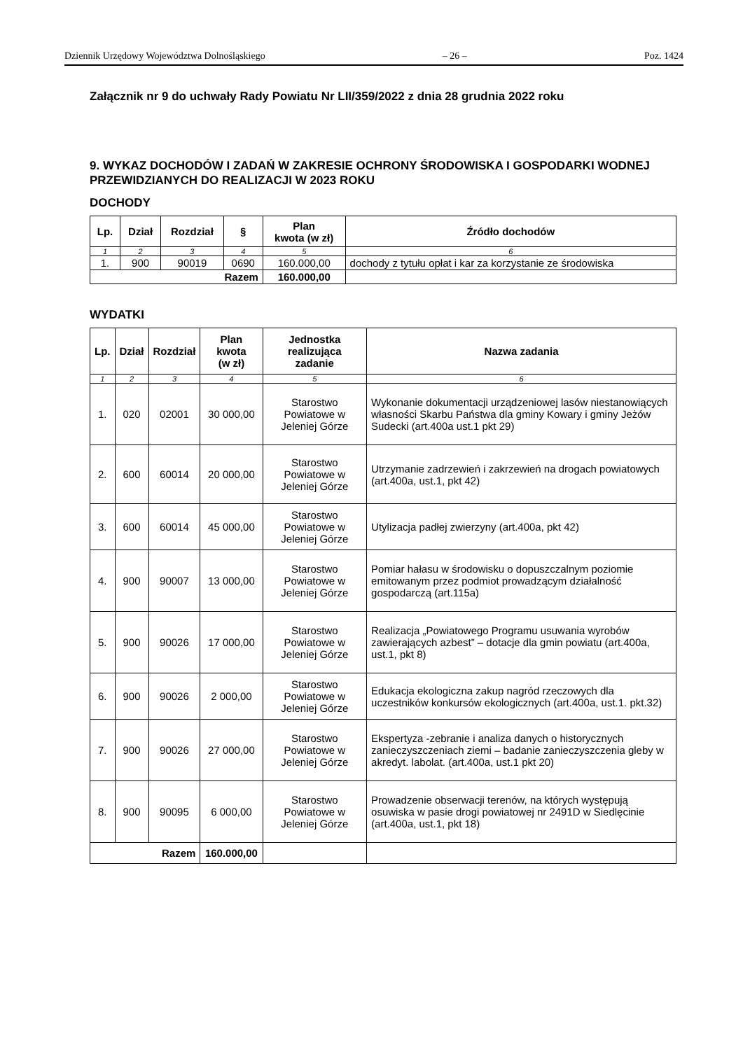Dziennik Urzędowy Województwa Dolnośląskiego – 26 – Poz. 1424
Załącznik nr 9 do uchwały Rady Powiatu Nr LII/359/2022 z dnia 28 grudnia 2022 roku
9. WYKAZ DOCHODÓW I ZADAŃ W ZAKRESIE OCHRONY ŚRODOWISKA I GOSPODARKI WODNEJ PRZEWIDZIANYCH DO REALIZACJI W 2023 ROKU
DOCHODY
| Lp. | Dział | Rozdział | § | Plan kwota (w zł) | Źródło dochodów |
| --- | --- | --- | --- | --- | --- |
| 1 | 2 | 3 | 4 | 5 | 6 |
| 1. | 900 | 90019 | 0690 | 160.000,00 | dochody z tytułu opłat i kar za korzystanie ze środowiska |
| Razem | | | | 160.000,00 | |
WYDATKI
| Lp. | Dział | Rozdział | Plan kwota (w zł) | Jednostka realizująca zadanie | Nazwa zadania |
| --- | --- | --- | --- | --- | --- |
| 1 | 2 | 3 | 4 | 5 | 6 |
| 1. | 020 | 02001 | 30 000,00 | Starostwo Powiatowe w Jeleniej Górze | Wykonanie dokumentacji urządzeniowej lasów niestanowiących własności Skarbu Państwa dla gminy Kowary i gminy Jeżów Sudecki (art.400a ust.1 pkt 29) |
| 2. | 600 | 60014 | 20 000,00 | Starostwo Powiatowe w Jeleniej Górze | Utrzymanie zadrzewień i zakrzewień na drogach powiatowych (art.400a, ust.1, pkt 42) |
| 3. | 600 | 60014 | 45 000,00 | Starostwo Powiatowe w Jeleniej Górze | Utylizacja padłej zwierzyny (art.400a, pkt 42) |
| 4. | 900 | 90007 | 13 000,00 | Starostwo Powiatowe w Jeleniej Górze | Pomiar hałasu w środowisku o dopuszczalnym poziomie emitowanym przez podmiot prowadzącym działalność gospodarczą (art.115a) |
| 5. | 900 | 90026 | 17 000,00 | Starostwo Powiatowe w Jeleniej Górze | Realizacja „Powiatowego Programu usuwania wyrobów zawierających azbest” – dotacje dla gmin powiatu (art.400a, ust.1, pkt 8) |
| 6. | 900 | 90026 | 2 000,00 | Starostwo Powiatowe w Jeleniej Górze | Edukacja ekologiczna zakup nagród rzeczowych dla uczestników konkursów ekologicznych (art.400a, ust.1. pkt.32) |
| 7. | 900 | 90026 | 27 000,00 | Starostwo Powiatowe w Jeleniej Górze | Ekspertyza -zebranie i analiza danych o historycznych zanieczyszczeniach ziemi – badanie zanieczyszczenia gleby w akredyt. labolat. (art.400a, ust.1 pkt 20) |
| 8. | 900 | 90095 | 6 000,00 | Starostwo Powiatowe w Jeleniej Górze | Prowadzenie obserwacji terenów, na których występują osuwiska w pasie drogi powiatowej nr 2491D w Siedlęcinie (art.400a, ust.1, pkt 18) |
| Razem | | | 160.000,00 | | |